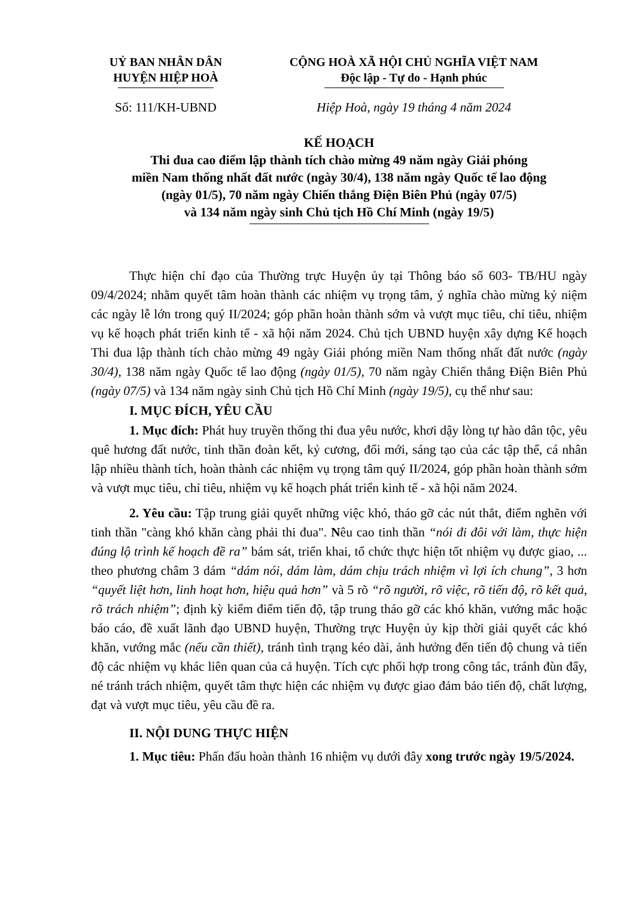UỶ BAN NHÂN DÂN
HUYỆN HIỆP HOÀ
CỘNG HOÀ XÃ HỘI CHỦ NGHĨA VIỆT NAM
Độc lập - Tự do - Hạnh phúc
Số: 111/KH-UBND Hiệp Hoà, ngày 19 tháng 4 năm 2024
KẾ HOẠCH
Thi đua cao điểm lập thành tích chào mừng 49 năm ngày Giải phóng
miền Nam thống nhất đất nước (ngày 30/4), 138 năm ngày Quốc tế lao động
(ngày 01/5), 70 năm ngày Chiến thắng Điện Biên Phủ (ngày 07/5)
và 134 năm ngày sinh Chủ tịch Hồ Chí Minh (ngày 19/5)
Thực hiện chỉ đạo của Thường trực Huyện ủy tại Thông báo số 603- TB/HU ngày 09/4/2024; nhằm quyết tâm hoàn thành các nhiệm vụ trọng tâm, ý nghĩa chào mừng kỷ niệm các ngày lễ lớn trong quý II/2024; góp phần hoàn thành sớm và vượt mục tiêu, chỉ tiêu, nhiệm vụ kế hoạch phát triển kinh tế - xã hội năm 2024. Chủ tịch UBND huyện xây dựng Kế hoạch Thi đua lập thành tích chào mừng 49 ngày Giải phóng miền Nam thống nhất đất nước (ngày 30/4), 138 năm ngày Quốc tế lao động (ngày 01/5), 70 năm ngày Chiến thắng Điện Biên Phủ (ngày 07/5) và 134 năm ngày sinh Chủ tịch Hồ Chí Minh (ngày 19/5), cụ thể như sau:
I. MỤC ĐÍCH, YÊU CẦU
1. Mục đích: Phát huy truyền thống thi đua yêu nước, khơi dậy lòng tự hào dân tộc, yêu quê hương đất nước, tinh thần đoàn kết, kỷ cương, đổi mới, sáng tạo của các tập thể, cá nhân lập nhiều thành tích, hoàn thành các nhiệm vụ trọng tâm quý II/2024, góp phần hoàn thành sớm và vượt mục tiêu, chỉ tiêu, nhiệm vụ kế hoạch phát triển kinh tế - xã hội năm 2024.
2. Yêu cầu: Tập trung giải quyết những việc khó, tháo gỡ các nút thắt, điểm nghẽn với tinh thần "càng khó khăn càng phải thi đua". Nêu cao tinh thần “nói đi đôi với làm, thực hiện đúng lộ trình kế hoạch đề ra” bám sát, triển khai, tổ chức thực hiện tốt nhiệm vụ được giao, ... theo phương châm 3 dám “dám nói, dám làm, dám chịu trách nhiệm vì lợi ích chung”, 3 hơn “quyết liệt hơn, linh hoạt hơn, hiệu quả hơn” và 5 rõ “rõ người, rõ việc, rõ tiến độ, rõ kết quả, rõ trách nhiệm”; định kỳ kiểm điểm tiến độ, tập trung tháo gỡ các khó khăn, vướng mắc hoặc báo cáo, đề xuất lãnh đạo UBND huyện, Thường trực Huyện ủy kịp thời giải quyết các khó khăn, vướng mắc (nếu cần thiết), tránh tình trạng kéo dài, ảnh hưởng đến tiến độ chung và tiến độ các nhiệm vụ khác liên quan của cả huyện. Tích cực phối hợp trong công tác, tránh đùn đẩy, né tránh trách nhiệm, quyết tâm thực hiện các nhiệm vụ được giao đảm bảo tiến độ, chất lượng, đạt và vượt mục tiêu, yêu cầu đề ra.
II. NỘI DUNG THỰC HIỆN
1. Mục tiêu: Phấn đấu hoàn thành 16 nhiệm vụ dưới đây xong trước ngày 19/5/2024.